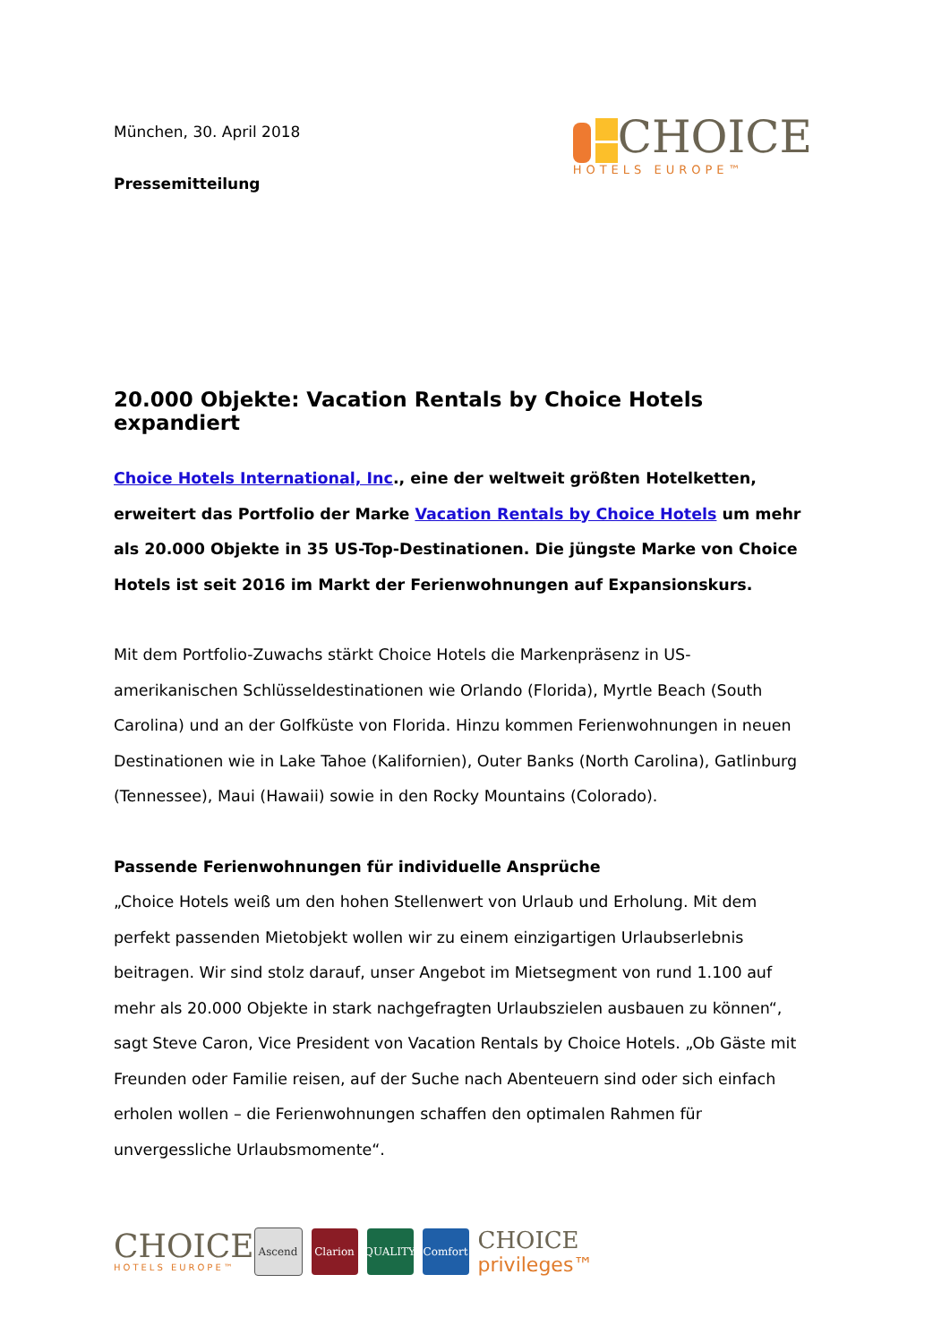München, 30. April 2018
Pressemitteilung
CHOICE
HOTELS EUROPE™
20.000 Objekte: Vacation Rentals by Choice Hotels expandiert
Choice Hotels International, Inc., eine der weltweit größten Hotelketten, erweitert das Portfolio der Marke Vacation Rentals by Choice Hotels um mehr als 20.000 Objekte in 35 US-Top-Destinationen. Die jüngste Marke von Choice Hotels ist seit 2016 im Markt der Ferienwohnungen auf Expansionskurs.
Mit dem Portfolio-Zuwachs stärkt Choice Hotels die Markenpräsenz in US-amerikanischen Schlüsseldestinationen wie Orlando (Florida), Myrtle Beach (South Carolina) und an der Golfküste von Florida. Hinzu kommen Ferienwohnungen in neuen Destinationen wie in Lake Tahoe (Kalifornien), Outer Banks (North Carolina), Gatlinburg (Tennessee), Maui (Hawaii) sowie in den Rocky Mountains (Colorado).
Passende Ferienwohnungen für individuelle Ansprüche
„Choice Hotels weiß um den hohen Stellenwert von Urlaub und Erholung. Mit dem perfekt passenden Mietobjekt wollen wir zu einem einzigartigen Urlaubserlebnis beitragen. Wir sind stolz darauf, unser Angebot im Mietsegment von rund 1.100 auf mehr als 20.000 Objekte in stark nachgefragten Urlaubszielen ausbauen zu können“, sagt Steve Caron, Vice President von Vacation Rentals by Choice Hotels. „Ob Gäste mit Freunden oder Familie reisen, auf der Suche nach Abenteuern sind oder sich einfach erholen wollen – die Ferienwohnungen schaffen den optimalen Rahmen für unvergessliche Urlaubsmomente“.
CHOICE
HOTELS EUROPE™
Ascend Clarion QUALITY Comfort
CHOICE
privileges™